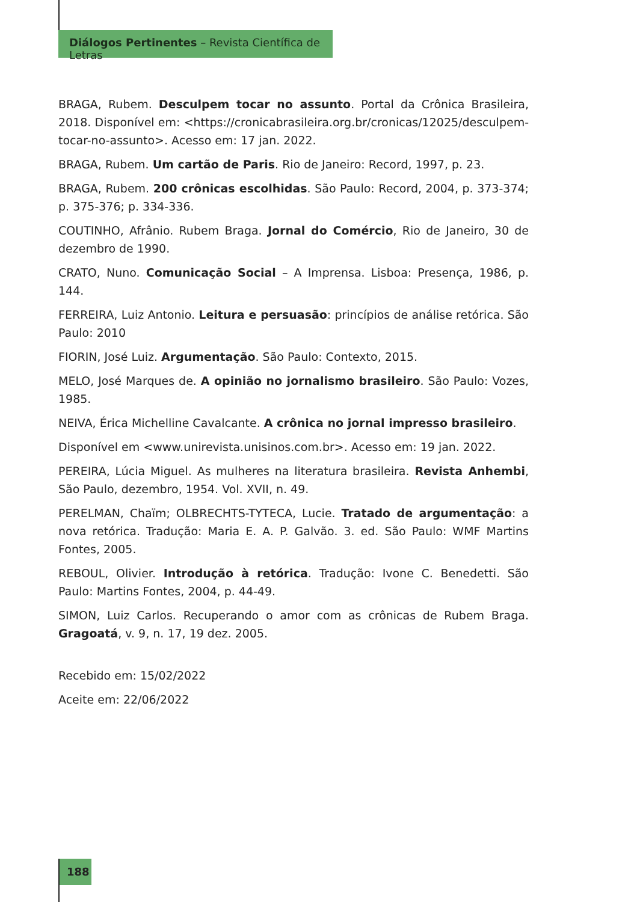Diálogos Pertinentes – Revista Científica de Letras
BRAGA, Rubem. Desculpem tocar no assunto. Portal da Crônica Brasileira, 2018. Disponível em: <https://cronicabrasileira.org.br/cronicas/12025/desculpem-tocar-no-assunto>. Acesso em: 17 jan. 2022.
BRAGA, Rubem. Um cartão de Paris. Rio de Janeiro: Record, 1997, p. 23.
BRAGA, Rubem. 200 crônicas escolhidas. São Paulo: Record, 2004, p. 373-374; p. 375-376; p. 334-336.
COUTINHO, Afrânio. Rubem Braga. Jornal do Comércio, Rio de Janeiro, 30 de dezembro de 1990.
CRATO, Nuno. Comunicação Social – A Imprensa. Lisboa: Presença, 1986, p. 144.
FERREIRA, Luiz Antonio. Leitura e persuasão: princípios de análise retórica. São Paulo: 2010
FIORIN, José Luiz. Argumentação. São Paulo: Contexto, 2015.
MELO, José Marques de. A opinião no jornalismo brasileiro. São Paulo: Vozes, 1985.
NEIVA, Érica Michelline Cavalcante. A crônica no jornal impresso brasileiro.
Disponível em <www.unirevista.unisinos.com.br>. Acesso em: 19 jan. 2022.
PEREIRA, Lúcia Miguel. As mulheres na literatura brasileira. Revista Anhembi, São Paulo, dezembro, 1954. Vol. XVII, n. 49.
PERELMAN, Chaïm; OLBRECHTS-TYTECA, Lucie. Tratado de argumentação: a nova retórica. Tradução: Maria E. A. P. Galvão. 3. ed. São Paulo: WMF Martins Fontes, 2005.
REBOUL, Olivier. Introdução à retórica. Tradução: Ivone C. Benedetti. São Paulo: Martins Fontes, 2004, p. 44-49.
SIMON, Luiz Carlos. Recuperando o amor com as crônicas de Rubem Braga. Gragoatá, v. 9, n. 17, 19 dez. 2005.
Recebido em: 15/02/2022
Aceite em: 22/06/2022
188